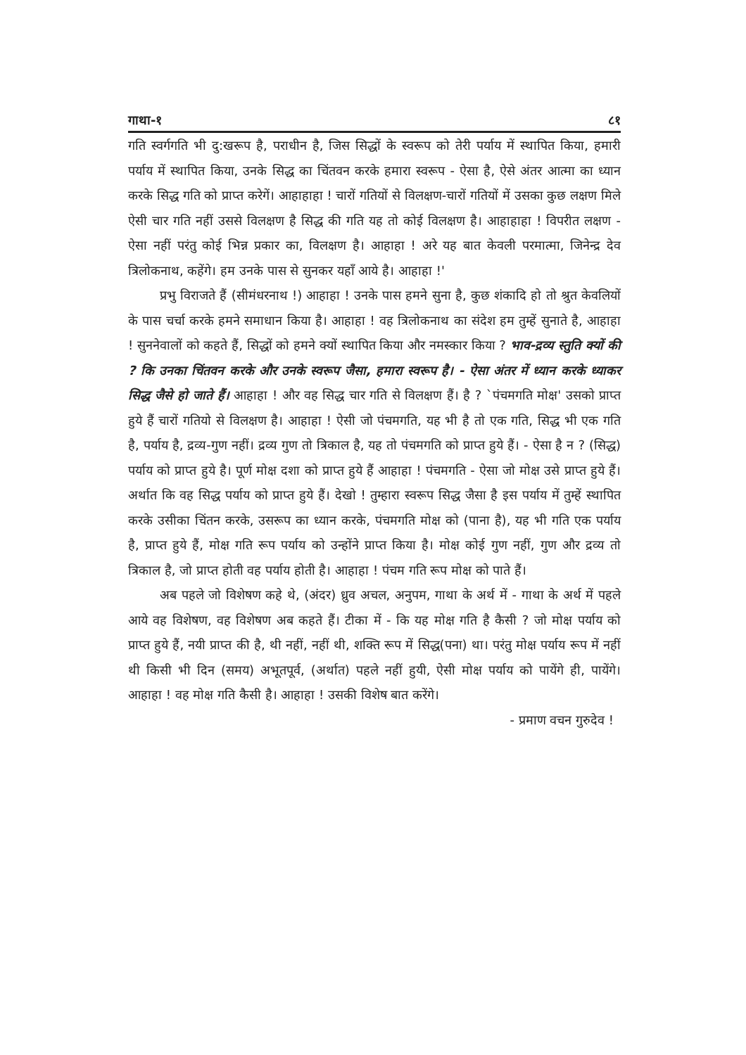गाथा-१ ८१
गति स्वर्गगति भी दु:खरूप है, पराधीन है, जिस सिद्धों के स्वरूप को तेरी पर्याय में स्थापित किया, हमारी पर्याय में स्थापित किया, उनके सिद्ध का चिंतवन करके हमारा स्वरूप - ऐसा है, ऐसे अंतर आत्मा का ध्यान करके सिद्ध गति को प्राप्त करेगें। आहाहाहा ! चारों गतियों से विलक्षण-चारों गतियों में उसका कुछ लक्षण मिले ऐसी चार गति नहीं उससे विलक्षण है सिद्ध की गति यह तो कोई विलक्षण है। आहाहाहा ! विपरीत लक्षण - ऐसा नहीं परंतु कोई भिन्न प्रकार का, विलक्षण है। आहाहा ! अरे यह बात केवली परमात्मा, जिनेन्द्र देव त्रिलोकनाथ, कहेंगे। हम उनके पास से सुनकर यहाँ आये है। आहाहा !'
प्रभु विराजते हैं (सीमंधरनाथ !) आहाहा ! उनके पास हमने सुना है, कुछ शंकादि हो तो श्रुत केवलियों के पास चर्चा करके हमने समाधान किया है। आहाहा ! वह त्रिलोकनाथ का संदेश हम तुम्हें सुनाते है, आहाहा ! सुननेवालों को कहते हैं, सिद्धों को हमने क्यों स्थापित किया और नमस्कार किया ? भाव-द्रव्य स्तुति क्यों की ? कि उनका चिंतवन करके और उनके स्वरूप जैसा, हमारा स्वरूप है। - ऐसा अंतर में ध्यान करके ध्याकर सिद्ध जैसे हो जाते हैं। आहाहा ! और वह सिद्ध चार गति से विलक्षण हैं। है ? `पंचमगति मोक्ष' उसको प्राप्त हुये हैं चारों गतियो से विलक्षण है। आहाहा ! ऐसी जो पंचमगति, यह भी है तो एक गति, सिद्ध भी एक गति है, पर्याय है, द्रव्य-गुण नहीं। द्रव्य गुण तो त्रिकाल है, यह तो पंचमगति को प्राप्त हुये हैं। - ऐसा है न ? (सिद्ध) पर्याय को प्राप्त हुये है। पूर्ण मोक्ष दशा को प्राप्त हुये हैं आहाहा ! पंचमगति - ऐसा जो मोक्ष उसे प्राप्त हुये हैं। अर्थात कि वह सिद्ध पर्याय को प्राप्त हुये हैं। देखो ! तुम्हारा स्वरूप सिद्ध जैसा है इस पर्याय में तुम्हें स्थापित करके उसीका चिंतन करके, उसरूप का ध्यान करके, पंचमगति मोक्ष को (पाना है), यह भी गति एक पर्याय है, प्राप्त हुये हैं, मोक्ष गति रूप पर्याय को उन्होंने प्राप्त किया है। मोक्ष कोई गुण नहीं, गुण और द्रव्य तो त्रिकाल है, जो प्राप्त होती वह पर्याय होती है। आहाहा ! पंचम गति रूप मोक्ष को पाते हैं।
अब पहले जो विशेषण कहे थे, (अंदर) ध्रुव अचल, अनुपम, गाथा के अर्थ में - गाथा के अर्थ में पहले आये वह विशेषण, वह विशेषण अब कहते हैं। टीका में - कि यह मोक्ष गति है कैसी ? जो मोक्ष पर्याय को प्राप्त हुये हैं, नयी प्राप्त की है, थी नहीं, नहीं थी, शक्ति रूप में सिद्ध(पना) था। परंतु मोक्ष पर्याय रूप में नहीं थी किसी भी दिन (समय) अभूतपूर्व, (अर्थात) पहले नहीं हुयी, ऐसी मोक्ष पर्याय को पायेंगे ही, पायेंगे। आहाहा ! वह मोक्ष गति कैसी है। आहाहा ! उसकी विशेष बात करेंगे।
- प्रमाण वचन गुरुदेव !